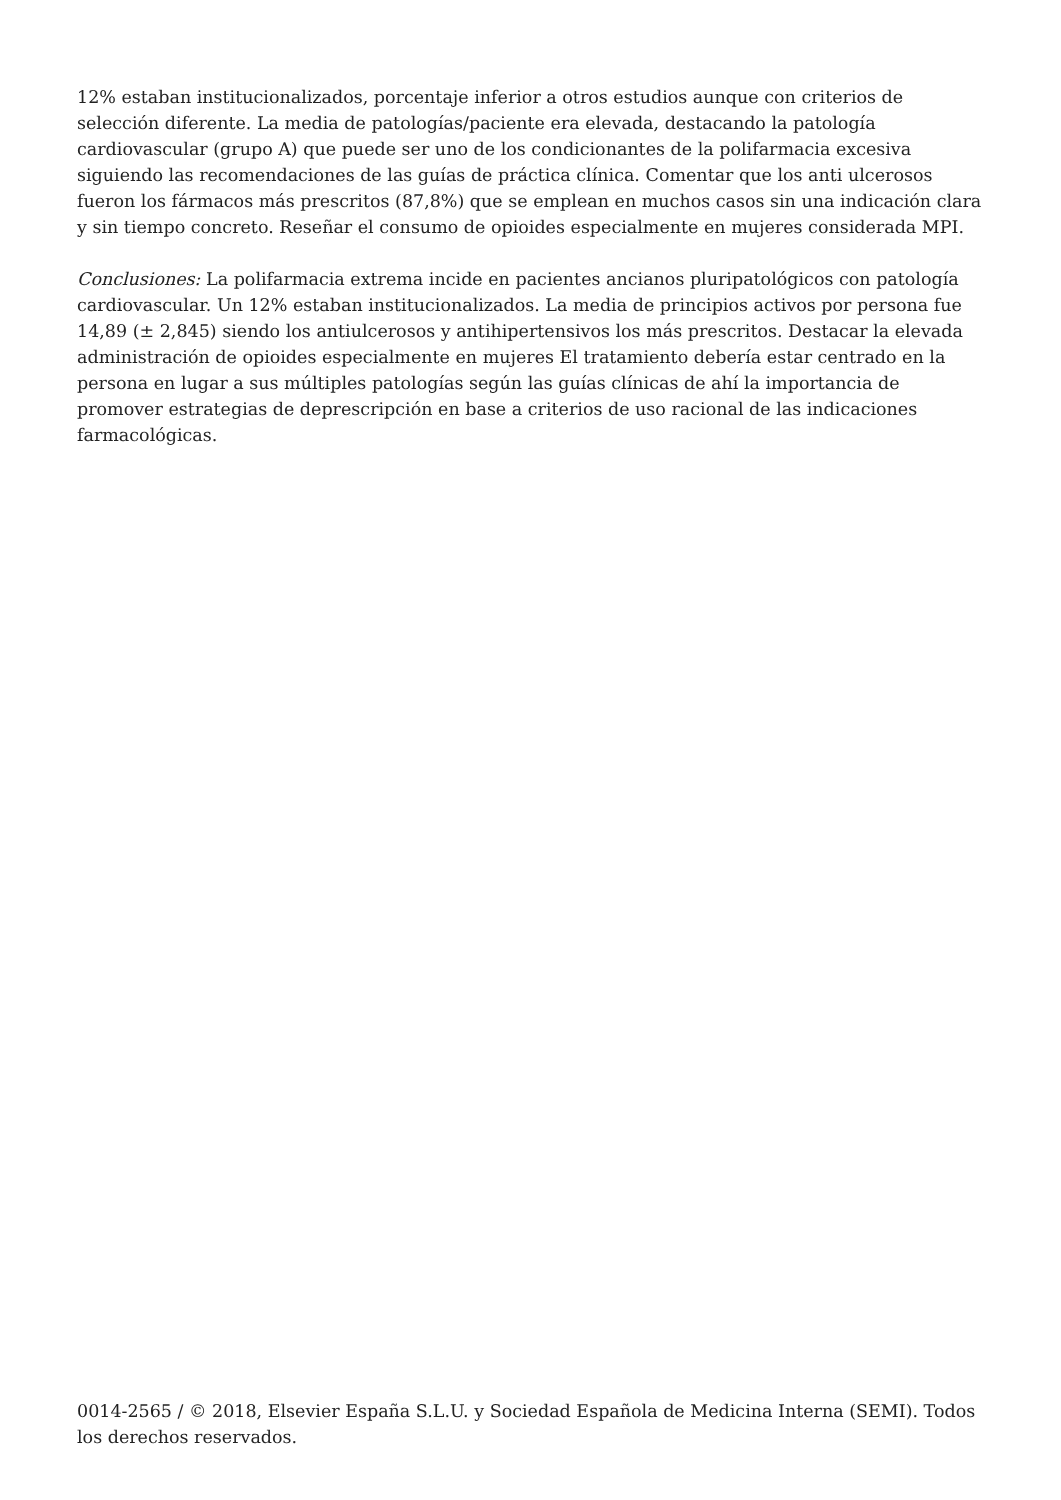12% estaban institucionalizados, porcentaje inferior a otros estudios aunque con criterios de selección diferente. La media de patologías/paciente era elevada, destacando la patología cardiovascular (grupo A) que puede ser uno de los condicionantes de la polifarmacia excesiva siguiendo las recomendaciones de las guías de práctica clínica. Comentar que los anti ulcerosos fueron los fármacos más prescritos (87,8%) que se emplean en muchos casos sin una indicación clara y sin tiempo concreto. Reseñar el consumo de opioides especialmente en mujeres considerada MPI.
Conclusiones: La polifarmacia extrema incide en pacientes ancianos pluripatológicos con patología cardiovascular. Un 12% estaban institucionalizados. La media de principios activos por persona fue 14,89 (± 2,845) siendo los antiulcerosos y antihipertensivos los más prescritos. Destacar la elevada administración de opioides especialmente en mujeres El tratamiento debería estar centrado en la persona en lugar a sus múltiples patologías según las guías clínicas de ahí la importancia de promover estrategias de deprescripción en base a criterios de uso racional de las indicaciones farmacológicas.
0014-2565 / © 2018, Elsevier España S.L.U. y Sociedad Española de Medicina Interna (SEMI). Todos los derechos reservados.